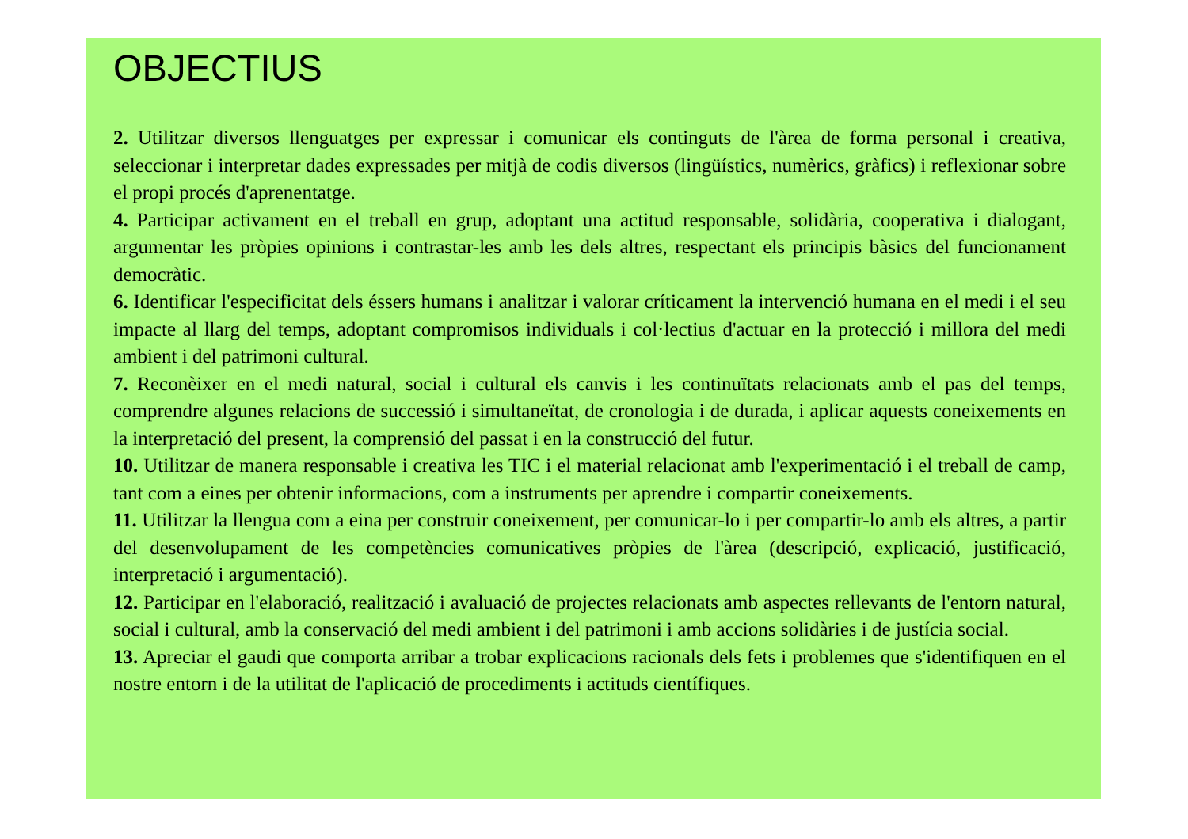OBJECTIUS
2. Utilitzar diversos llenguatges per expressar i comunicar els continguts de l'àrea de forma personal i creativa, seleccionar i interpretar dades expressades per mitjà de codis diversos (lingüístics, numèrics, gràfics) i reflexionar sobre el propi procés d'aprenentatge.
4. Participar activament en el treball en grup, adoptant una actitud responsable, solidària, cooperativa i dialogant, argumentar les pròpies opinions i contrastar-les amb les dels altres, respectant els principis bàsics del funcionament democràtic.
6. Identificar l'especificitat dels éssers humans i analitzar i valorar críticament la intervenció humana en el medi i el seu impacte al llarg del temps, adoptant compromisos individuals i col·lectius d'actuar en la protecció i millora del medi ambient i del patrimoni cultural.
7. Reconèixer en el medi natural, social i cultural els canvis i les continuïtats relacionats amb el pas del temps, comprendre algunes relacions de successió i simultaneïtat, de cronologia i de durada, i aplicar aquests coneixements en la interpretació del present, la comprensió del passat i en la construcció del futur.
10. Utilitzar de manera responsable i creativa les TIC i el material relacionat amb l'experimentació i el treball de camp, tant com a eines per obtenir informacions, com a instruments per aprendre i compartir coneixements.
11. Utilitzar la llengua com a eina per construir coneixement, per comunicar-lo i per compartir-lo amb els altres, a partir del desenvolupament de les competències comunicatives pròpies de l'àrea (descripció, explicació, justificació, interpretació i argumentació).
12. Participar en l'elaboració, realització i avaluació de projectes relacionats amb aspectes rellevants de l'entorn natural, social i cultural, amb la conservació del medi ambient i del patrimoni i amb accions solidàries i de justícia social.
13. Apreciar el gaudi que comporta arribar a trobar explicacions racionals dels fets i problemes que s'identifiquen en el nostre entorn i de la utilitat de l'aplicació de procediments i actituds científiques.